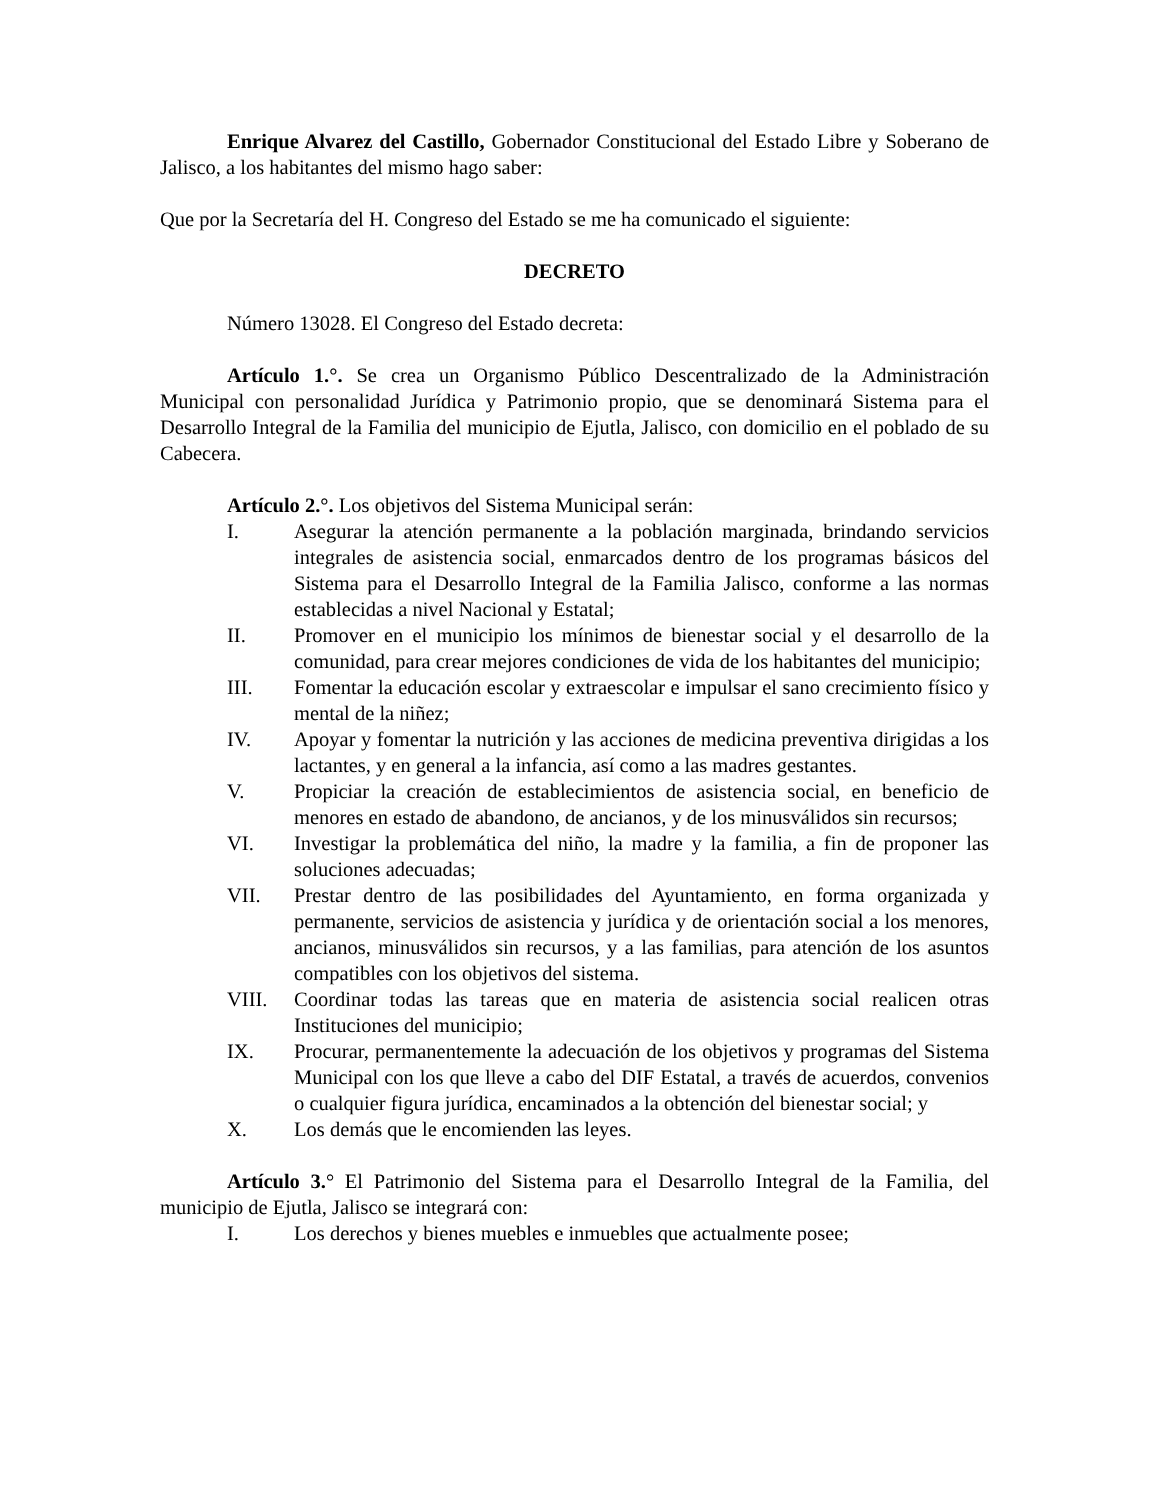Enrique Alvarez del Castillo, Gobernador Constitucional del Estado Libre y Soberano de Jalisco, a los habitantes del mismo hago saber:
Que por la Secretaría del H. Congreso del Estado se me ha comunicado el siguiente:
DECRETO
Número 13028. El Congreso del Estado decreta:
Artículo 1.°. Se crea un Organismo Público Descentralizado de la Administración Municipal con personalidad Jurídica y Patrimonio propio, que se denominará Sistema para el Desarrollo Integral de la Familia del municipio de Ejutla, Jalisco, con domicilio en el poblado de su Cabecera.
Artículo 2.°. Los objetivos del Sistema Municipal serán:
I. Asegurar la atención permanente a la población marginada, brindando servicios integrales de asistencia social, enmarcados dentro de los programas básicos del Sistema para el Desarrollo Integral de la Familia Jalisco, conforme a las normas establecidas a nivel Nacional y Estatal;
II. Promover en el municipio los mínimos de bienestar social y el desarrollo de la comunidad, para crear mejores condiciones de vida de los habitantes del municipio;
III. Fomentar la educación escolar y extraescolar e impulsar el sano crecimiento físico y mental de la niñez;
IV. Apoyar y fomentar la nutrición y las acciones de medicina preventiva dirigidas a los lactantes, y en general a la infancia, así como a las madres gestantes.
V. Propiciar la creación de establecimientos de asistencia social, en beneficio de menores en estado de abandono, de ancianos, y de los minusválidos sin recursos;
VI. Investigar la problemática del niño, la madre y la familia, a fin de proponer las soluciones adecuadas;
VII. Prestar dentro de las posibilidades del Ayuntamiento, en forma organizada y permanente, servicios de asistencia y jurídica y de orientación social a los menores, ancianos, minusválidos sin recursos, y a las familias, para atención de los asuntos compatibles con los objetivos del sistema.
VIII. Coordinar todas las tareas que en materia de asistencia social realicen otras Instituciones del municipio;
IX. Procurar, permanentemente la adecuación de los objetivos y programas del Sistema Municipal con los que lleve a cabo del DIF Estatal, a través de acuerdos, convenios o cualquier figura jurídica, encaminados a la obtención del bienestar social; y
X. Los demás que le encomienden las leyes.
Artículo 3.° El Patrimonio del Sistema para el Desarrollo Integral de la Familia, del municipio de Ejutla, Jalisco se integrará con:
I. Los derechos y bienes muebles e inmuebles que actualmente posee;